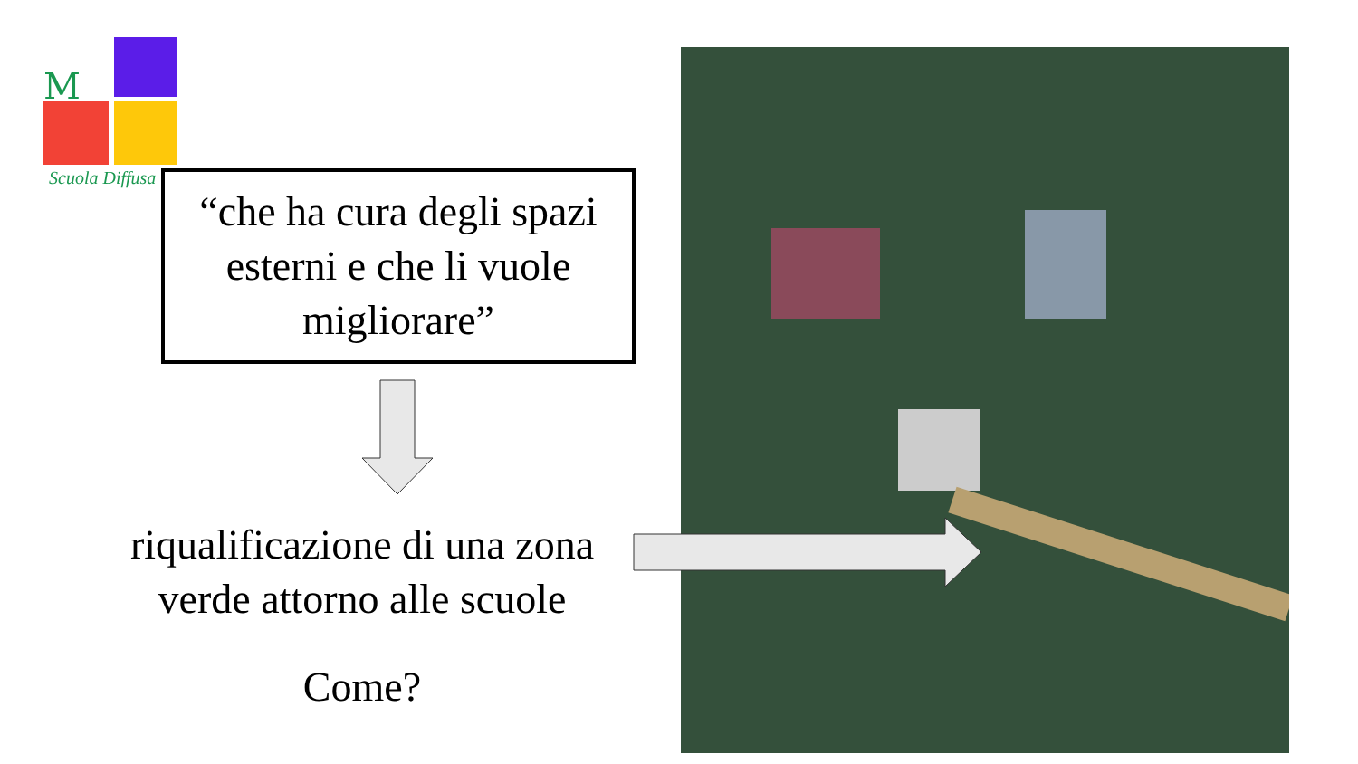M
Scuola Diffusa
“che ha cura degli spazi esterni e che li vuole migliorare”
riqualificazione di una zona verde attorno alle scuole
Come?